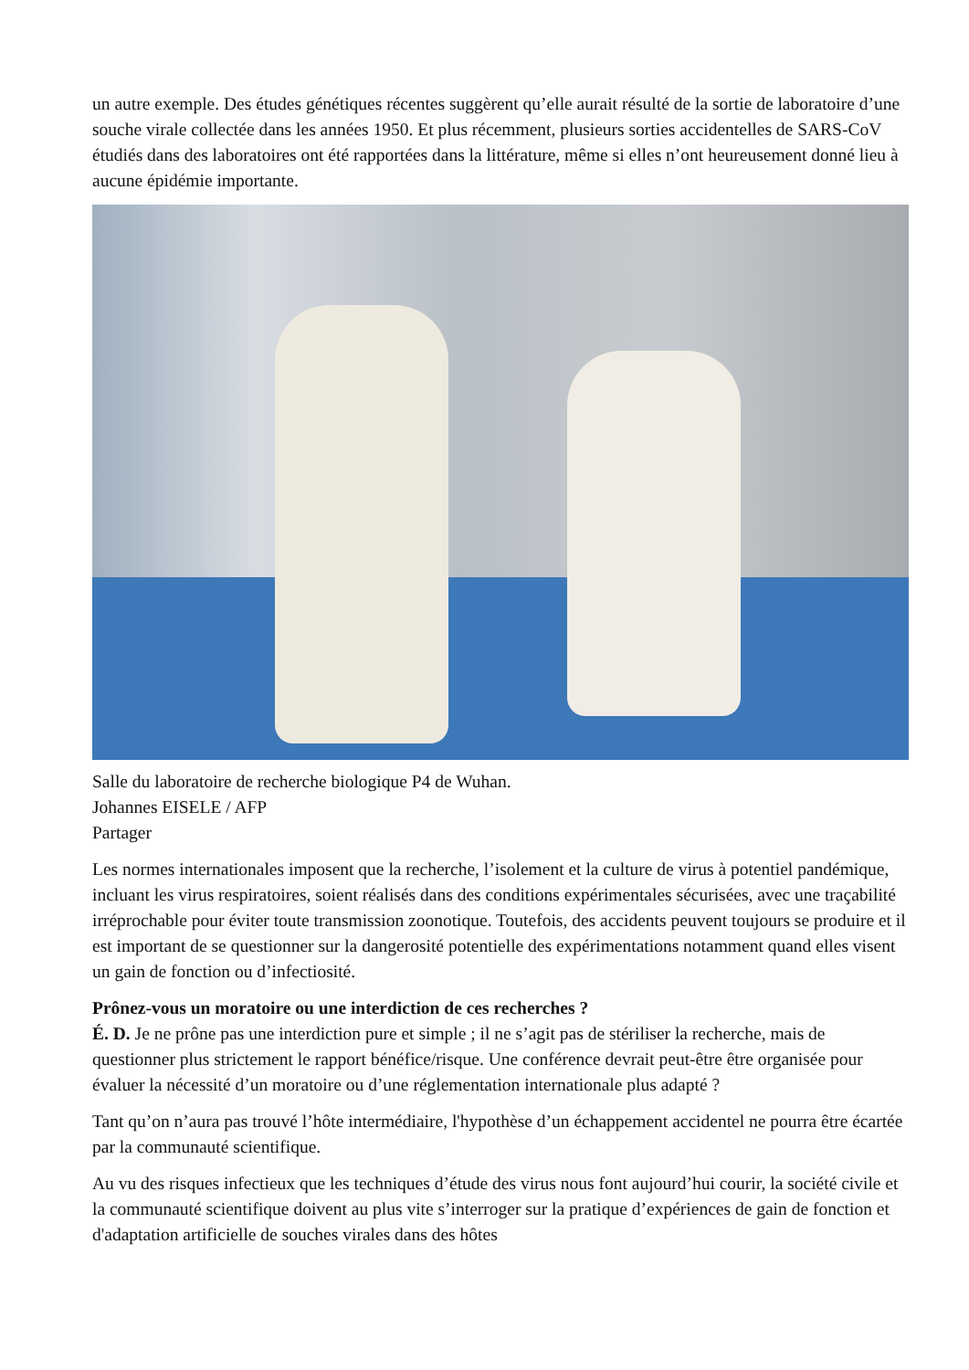un autre exemple. Des études génétiques récentes suggèrent qu’elle aurait résulté de la sortie de laboratoire d’une souche virale collectée dans les années 1950. Et plus récemment, plusieurs sorties accidentelles de SARS-CoV étudiés dans des laboratoires ont été rapportées dans la littérature, même si elles n’ont heureusement donné lieu à aucune épidémie importante.
Salle du laboratoire de recherche biologique P4 de Wuhan.
Johannes EISELE / AFP
Partager
Les normes internationales imposent que la recherche, l’isolement et la culture de virus à potentiel pandémique, incluant les virus respiratoires, soient réalisés dans des conditions expérimentales sécurisées, avec une traçabilité irréprochable pour éviter toute transmission zoonotique. Toutefois, des accidents peuvent toujours se produire et il est important de se questionner sur la dangerosité potentielle des expérimentations notamment quand elles visent un gain de fonction ou d’infectiosité.
Prônez-vous un moratoire ou une interdiction de ces recherches ?
É. D. Je ne prône pas une interdiction pure et simple ; il ne s’agit pas de stériliser la recherche, mais de questionner plus strictement le rapport bénéfice/risque. Une conférence devrait peut-être être organisée pour évaluer la nécessité d’un moratoire ou d’une réglementation internationale plus adapté ?
Tant qu’on n’aura pas trouvé l’hôte intermédiaire, l'hypothèse d’un échappement accidentel ne pourra être écartée par la communauté scientifique.
Au vu des risques infectieux que les techniques d’étude des virus nous font aujourd’hui courir, la société civile et la communauté scientifique doivent au plus vite s’interroger sur la pratique d’expériences de gain de fonction et d'adaptation artificielle de souches virales dans des hôtes